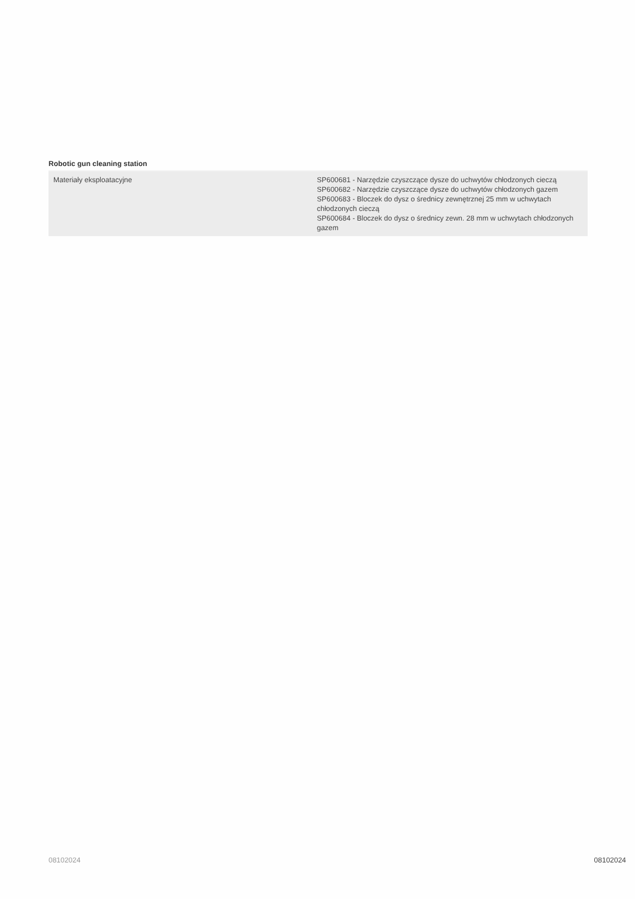Robotic gun cleaning station
| Materiały eksploatacyjne | SP600681 - Narzędzie czyszczące dysze do uchwytów chłodzonych cieczą SP600682 - Narzędzie czyszczące dysze do uchwytów chłodzonych gazem SP600683 - Bloczek do dysz o średnicy zewnętrznej 25 mm w uchwytach chłodzonych cieczą SP600684 - Bloczek do dysz o średnicy zewn. 28 mm w uchwytach chłodzonych gazem |
08102024 08102024